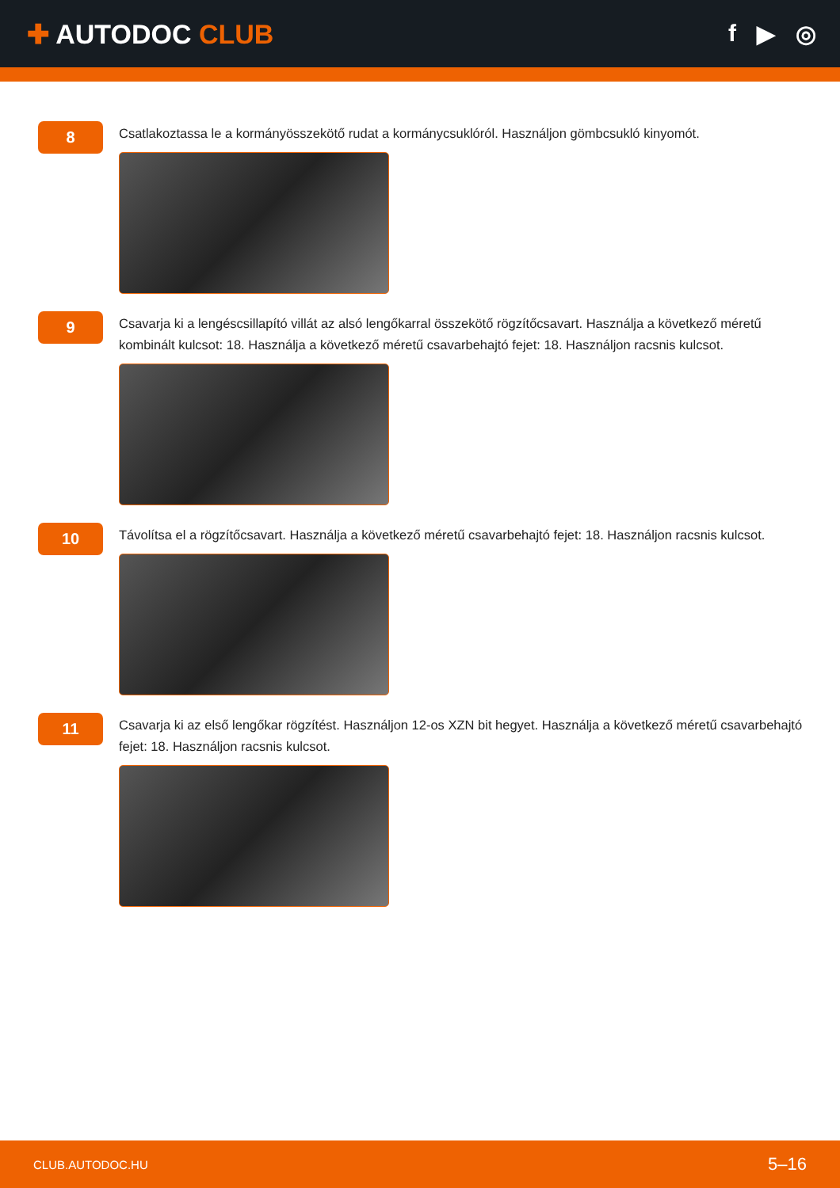✚ AUTODOC CLUB f ▶ ◎
8
Csatlakoztassa le a kormányösszekötő rudat a kormánycsuklóról. Használjon gömbcsukló kinyomót.
9
Csavarja ki a lengéscsillapító villát az alsó lengőkarral összekötő rögzítőcsavart. Használja a következő méretű kombinált kulcsot: 18. Használja a következő méretű csavarbehajtó fejet: 18. Használjon racsnis kulcsot.
10
Távolítsa el a rögzítőcsavart. Használja a következő méretű csavarbehajtó fejet: 18. Használjon racsnis kulcsot.
11
Csavarja ki az első lengőkar rögzítést. Használjon 12-os XZN bit hegyet. Használja a következő méretű csavarbehajtó fejet: 18. Használjon racsnis kulcsot.
CLUB.AUTODOC.HU 5–16